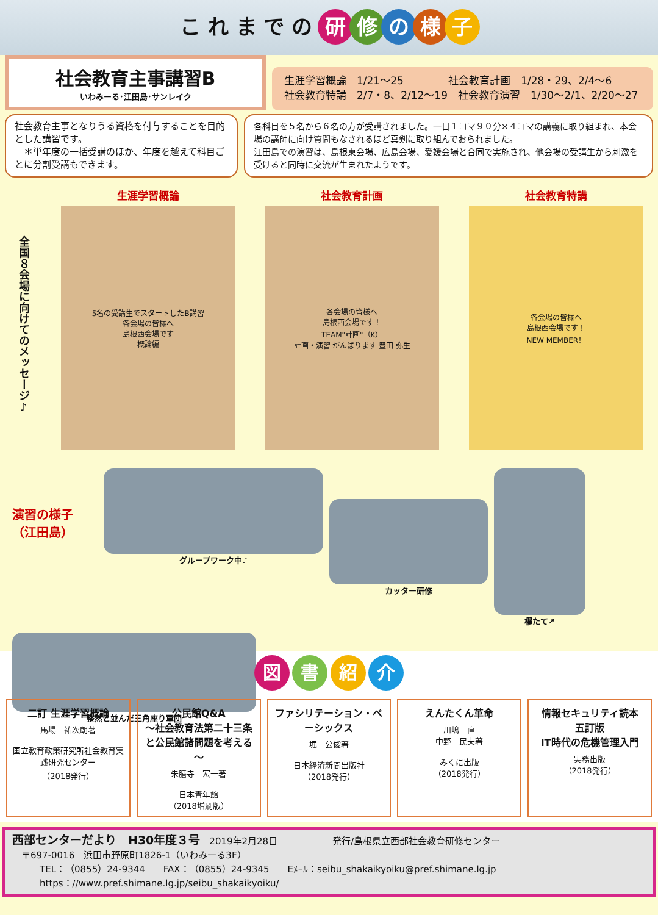こ れ ま で の 研修の様子
社会教育主事講習B
いわみーる･江田島･サンレイク
生涯学習概論　1/21～25　　　　 社会教育計画　1/28・29、2/4～6
社会教育特講　2/7・8、2/12～19　社会教育演習　1/30～2/1、2/20～27
社会教育主事となりうる資格を付与することを目的とした講習です。
　＊単年度の一括受講のほか、年度を越えて科目ごとに分割受講もできます。
各科目を５名から６名の方が受講されました。一日１コマ９０分×４コマの講義に取り組まれ、本会場の講師に向け質問もなされるほど真剣に取り組んでおられました。
江田島での演習は、島根東会場、広島会場、愛媛会場と合同で実施され、他会場の受講生から刺激を受けると同時に交流が生まれたようです。
全国８会場に向けてのメッセージ♪
生涯学習概論
5名の受講生でスタートしたB講習
各会場の皆様へ
島根西会場です
概論編
社会教育計画
各会場の皆様へ
島根西会場です！
TEAM"計画"（K）
計画・演習 がんばります 豊田 弥生
社会教育特講
各会場の皆様へ
島根西会場です！
NEW MEMBER！
演習の様子
（江田島）
グループワーク中♪
カッター研修
櫂たて↗
整然と並んだ三角座り軍団
図 書 紹 介
二訂 生涯学習概論
馬場　祐次朗著
国立教育政策研究所社会教育実践研究センター
（2018発行）
公民館Q&A
～社会教育法第二十三条と公民館諸問題を考える～
朱膳寺　宏一著
日本青年館
（2018増刷版）
ファシリテーション・ベーシックス
堀　公俊著
日本経済新聞出版社
（2018発行）
えんたくん革命
川嶋　直
中野　民夫著
みくに出版
（2018発行）
情報セキュリティ読本
五訂版
IT時代の危機管理入門
実務出版
（2018発行）
西部センターだより　H30年度３号　2019年2月28日　　　　　　発行/島根県立西部社会教育研修センター
　〒697-0016　浜田市野原町1826-1（いわみーる3F）
　　　TEL：（0855）24-9344　　FAX：（0855）24-9345　　Eﾒｰﾙ：seibu_shakaikyoiku@pref.shimane.lg.jp
　　　https：//www.pref.shimane.lg.jp/seibu_shakaikyoiku/